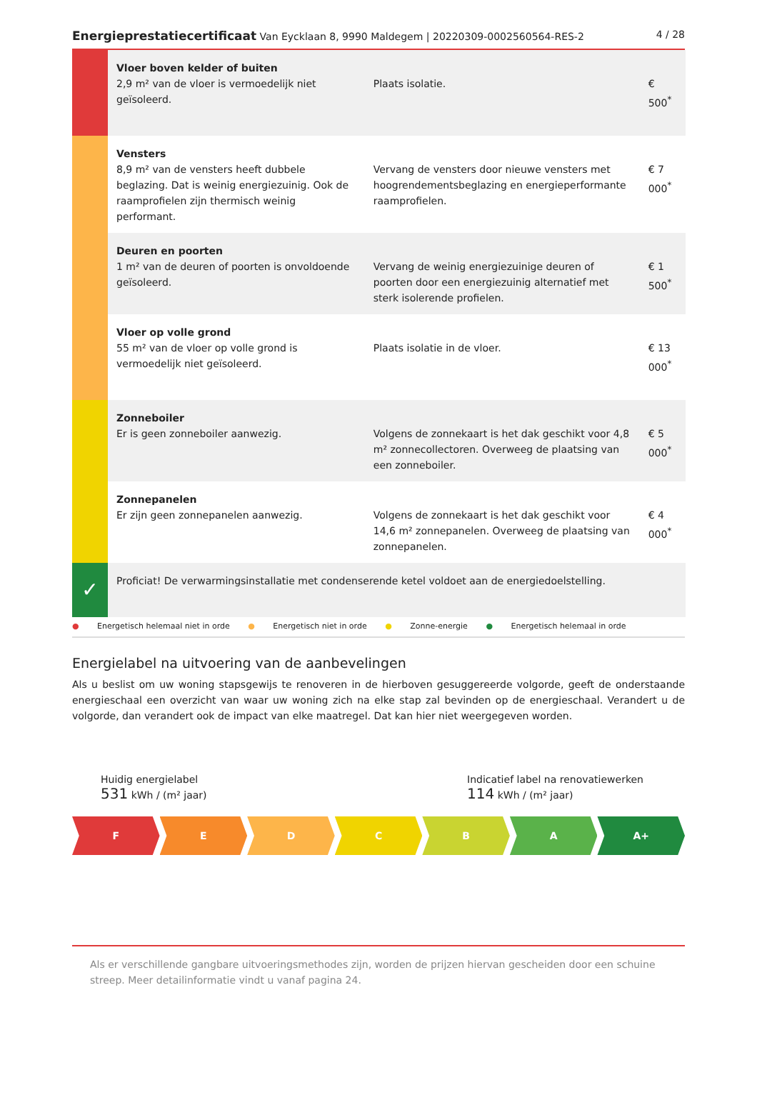Energieprestatiecertificaat Van Eycklaan 8, 9990 Maldegem | 20220309-0002560564-RES-2
4 / 28
| | Vloer boven kelder of buiten 2,9 m² van de vloer is vermoedelijk niet geïsoleerd. | Plaats isolatie. | € 500<sup>*</sup> |
| | Vensters 8,9 m² van de vensters heeft dubbele beglazing. Dat is weinig energiezuinig. Ook de raamprofielen zijn thermisch weinig performant. | Vervang de vensters door nieuwe vensters met hoogrendementsbeglazing en energieperformante raamprofielen. | € 7 000<sup>*</sup> |
| | Deuren en poorten 1 m² van de deuren of poorten is onvoldoende geïsoleerd. | Vervang de weinig energiezuinige deuren of poorten door een energiezuinig alternatief met sterk isolerende profielen. | € 1 500<sup>*</sup> |
| | Vloer op volle grond 55 m² van de vloer op volle grond is vermoedelijk niet geïsoleerd. | Plaats isolatie in de vloer. | € 13 000<sup>*</sup> |
| | Zonneboiler Er is geen zonneboiler aanwezig. | Volgens de zonnekaart is het dak geschikt voor 4,8 m² zonnecollectoren. Overweeg de plaatsing van een zonneboiler. | € 5 000<sup>*</sup> |
| | Zonnepanelen Er zijn geen zonnepanelen aanwezig. | Volgens de zonnekaart is het dak geschikt voor 14,6 m² zonnepanelen. Overweeg de plaatsing van zonnepanelen. | € 4 000<sup>*</sup> |
| ✓ | Proficiat! De verwarmingsinstallatie met condenserende ketel voldoet aan de energiedoelstelling. | | |
● Energetisch helemaal niet in orde ● Energetisch niet in orde ● Zonne-energie ● Energetisch helemaal in orde
Energielabel na uitvoering van de aanbevelingen
Als u beslist om uw woning stapsgewijs te renoveren in de hierboven gesuggereerde volgorde, geeft de onderstaande energieschaal een overzicht van waar uw woning zich na elke stap zal bevinden op de energieschaal. Verandert u de volgorde, dan verandert ook de impact van elke maatregel. Dat kan hier niet weergegeven worden.
Huidig energielabel
531 kWh / (m² jaar)
Indicatief label na renovatiewerken
114 kWh / (m² jaar)
F E D C B A A+
Als er verschillende gangbare uitvoeringsmethodes zijn, worden de prijzen hiervan gescheiden door een schuine streep. Meer detailinformatie vindt u vanaf pagina 24.